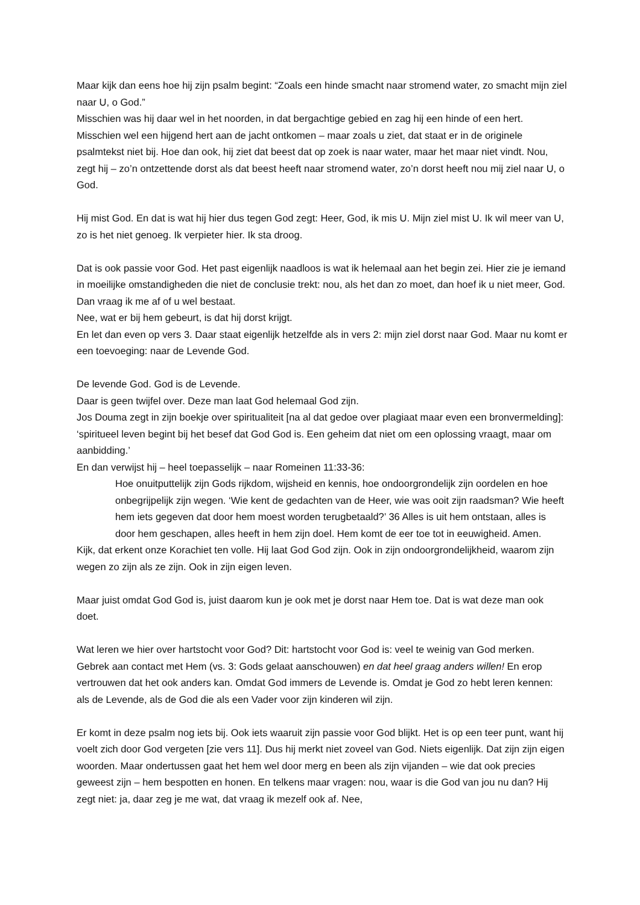Maar kijk dan eens hoe hij zijn psalm begint: “Zoals een hinde smacht naar stromend water, zo smacht mijn ziel naar U, o God.”
Misschien was hij daar wel in het noorden, in dat bergachtige gebied en zag hij een hinde of een hert. Misschien wel een hijgend hert aan de jacht ontkomen – maar zoals u ziet, dat staat er in de originele psalmtekst niet bij. Hoe dan ook, hij ziet dat beest dat op zoek is naar water, maar het maar niet vindt. Nou, zegt hij – zo’n ontzettende dorst als dat beest heeft naar stromend water, zo’n dorst heeft nou mij ziel naar U, o God.
Hij mist God. En dat is wat hij hier dus tegen God zegt: Heer, God, ik mis U. Mijn ziel mist U. Ik wil meer van U, zo is het niet genoeg. Ik verpieter hier. Ik sta droog.
Dat is ook passie voor God. Het past eigenlijk naadloos is wat ik helemaal aan het begin zei. Hier zie je iemand in moeilijke omstandigheden die niet de conclusie trekt: nou, als het dan zo moet, dan hoef ik u niet meer, God. Dan vraag ik me af of u wel bestaat.
Nee, wat er bij hem gebeurt, is dat hij dorst krijgt.
En let dan even op vers 3. Daar staat eigenlijk hetzelfde als in vers 2: mijn ziel dorst naar God. Maar nu komt er een toevoeging: naar de Levende God.
De levende God. God is de Levende.
Daar is geen twijfel over. Deze man laat God helemaal God zijn.
Jos Douma zegt in zijn boekje over spiritualiteit [na al dat gedoe over plagiaat maar even een bronvermelding]: ‘spiritueel leven begint bij het besef dat God God is. Een geheim dat niet om een oplossing vraagt, maar om aanbidding.’
En dan verwijst hij – heel toepasselijk – naar Romeinen 11:33-36:
Hoe onuitputtelijk zijn Gods rijkdom, wijsheid en kennis, hoe ondoorgrondelijk zijn oordelen en hoe onbegrijpelijk zijn wegen. ‘Wie kent de gedachten van de Heer, wie was ooit zijn raadsman? Wie heeft hem iets gegeven dat door hem moest worden terugbetaald?’ 36 Alles is uit hem ontstaan, alles is door hem geschapen, alles heeft in hem zijn doel. Hem komt de eer toe tot in eeuwigheid. Amen.
Kijk, dat erkent onze Korachiet ten volle. Hij laat God God zijn. Ook in zijn ondoorgrondelijkheid, waarom zijn wegen zo zijn als ze zijn. Ook in zijn eigen leven.
Maar juist omdat God God is, juist daarom kun je ook met je dorst naar Hem toe. Dat is wat deze man ook doet.
Wat leren we hier over hartstocht voor God? Dit: hartstocht voor God is: veel te weinig van God merken. Gebrek aan contact met Hem (vs. 3: Gods gelaat aanschouwen) en dat heel graag anders willen! En erop vertrouwen dat het ook anders kan. Omdat God immers de Levende is. Omdat je God zo hebt leren kennen: als de Levende, als de God die als een Vader voor zijn kinderen wil zijn.
Er komt in deze psalm nog iets bij. Ook iets waaruit zijn passie voor God blijkt. Het is op een teer punt, want hij voelt zich door God vergeten [zie vers 11]. Dus hij merkt niet zoveel van God. Niets eigenlijk. Dat zijn zijn eigen woorden. Maar ondertussen gaat het hem wel door merg en been als zijn vijanden – wie dat ook precies geweest zijn – hem bespotten en honen. En telkens maar vragen: nou, waar is die God van jou nu dan? Hij zegt niet: ja, daar zeg je me wat, dat vraag ik mezelf ook af. Nee,